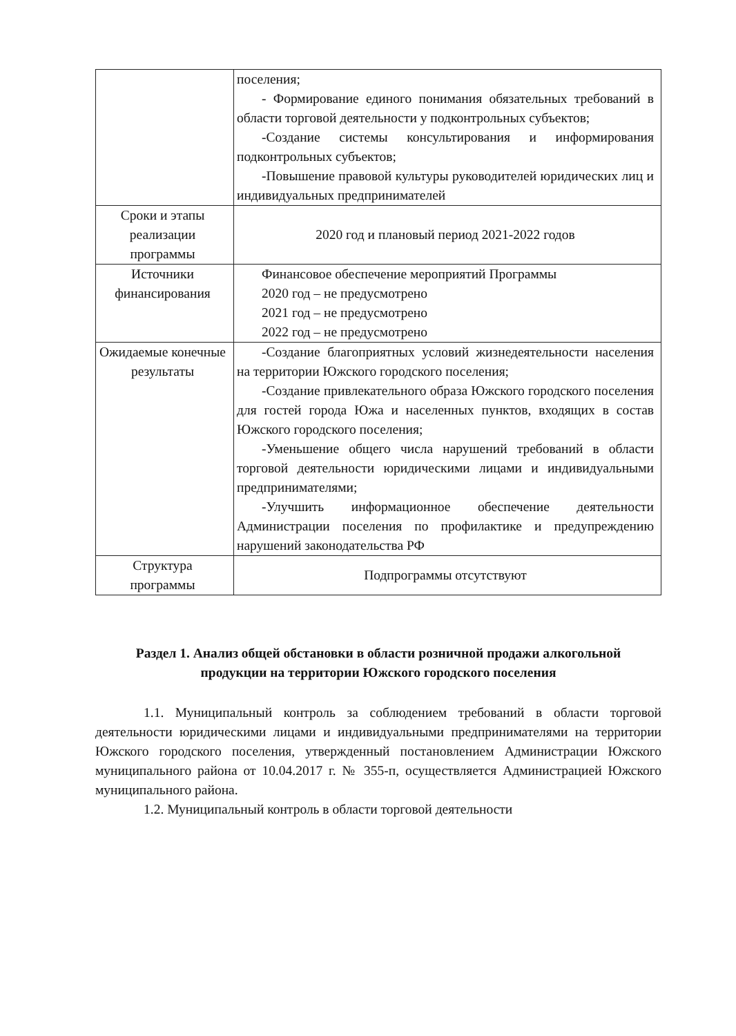| | поселения; - Формирование единого понимания обязательных требований в области торговой деятельности у подконтрольных субъектов; -Создание системы консультирования и информирования подконтрольных субъектов; -Повышение правовой культуры руководителей юридических лиц и индивидуальных предпринимателей |
| Сроки и этапы реализации программы | 2020 год и плановый период 2021-2022 годов |
| Источники финансирования | Финансовое обеспечение мероприятий Программы 2020 год – не предусмотрено 2021 год – не предусмотрено 2022 год – не предусмотрено |
| Ожидаемые конечные результаты | -Создание благоприятных условий жизнедеятельности населения на территории Южского городского поселения; -Создание привлекательного образа Южского городского поселения для гостей города Южа и населенных пунктов, входящих в состав Южского городского поселения; -Уменьшение общего числа нарушений требований в области торговой деятельности юридическими лицами и индивидуальными предпринимателями; -Улучшить информационное обеспечение деятельности Администрации поселения по профилактике и предупреждению нарушений законодательства РФ |
| Структура программы | Подпрограммы отсутствуют |
Раздел 1. Анализ общей обстановки в области розничной продажи алкогольной продукции на территории Южского городского поселения
1.1. Муниципальный контроль за соблюдением требований в области торговой деятельности юридическими лицами и индивидуальными предпринимателями на территории Южского городского поселения, утвержденный постановлением Администрации Южского муниципального района от 10.04.2017 г. № 355-п, осуществляется Администрацией Южского муниципального района.
1.2. Муниципальный контроль в области торговой деятельности